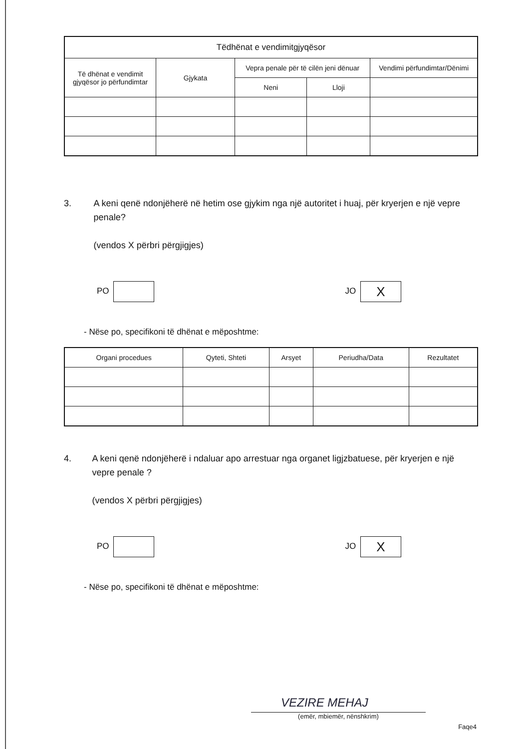| Tëdhënat e vendimitgjyqësor | | | | |
| --- | --- | --- | --- | --- |
| Të dhënat e vendimit gjyqësor jo përfundimtar | Gjykata | Vepra penale për të cilën jeni dënuar | | Vendimi përfundimtar/Dënimi |
| | | Neni | Lloji | |
3. A keni qenë ndonjëherë në hetim ose gjykim nga një autoritet i huaj, për kryerjen e një vepre penale?
(vendos X përbri përgjigjes)
PO JO X
- Nëse po, specifikoni të dhënat e mëposhtme:
| Organi procedues | Qyteti, Shteti | Arsyet | Periudha/Data | Rezultatet |
| --- | --- | --- | --- | --- |
4. A keni qenë ndonjëherë i ndaluar apo arrestuar nga organet ligjzbatuese, për kryerjen e një vepre penale ?
(vendos X përbri përgjigjes)
PO JO X
- Nëse po, specifikoni të dhënat e mëposhtme:
VEZIRE MEHAJ
(emër, mbiemër, nënshkrim)
Faqe4